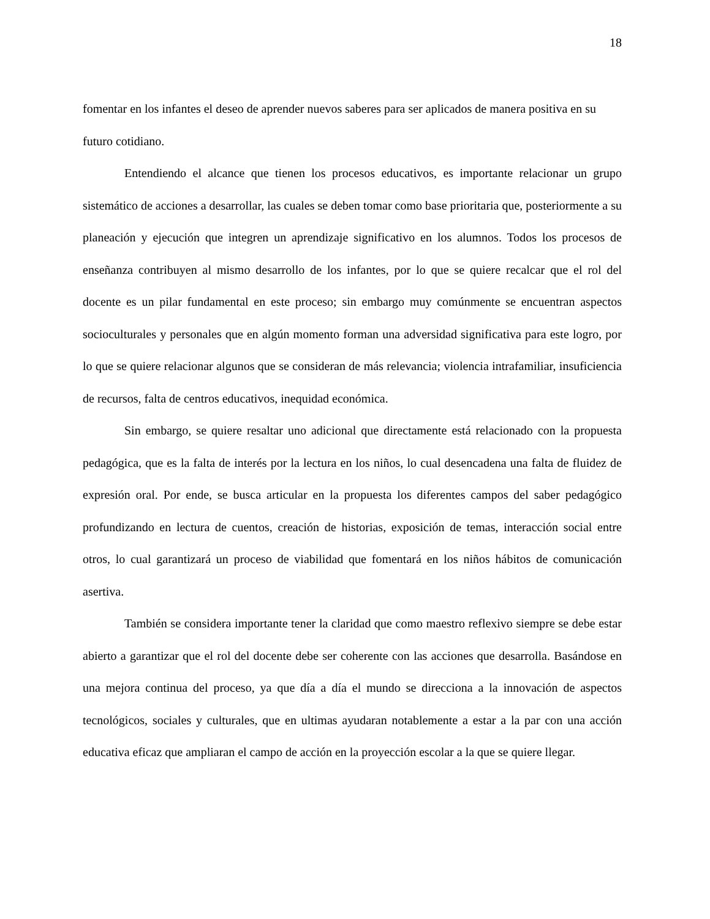18
fomentar en los infantes el deseo de aprender nuevos saberes para ser aplicados de manera positiva en su futuro cotidiano.
Entendiendo el alcance que tienen los procesos educativos, es importante relacionar un grupo sistemático de acciones a desarrollar, las cuales se deben tomar como base prioritaria que, posteriormente a su planeación y ejecución que integren un aprendizaje significativo en los alumnos. Todos los procesos de enseñanza contribuyen al mismo desarrollo de los infantes, por lo que se quiere recalcar que el rol del docente es un pilar fundamental en este proceso; sin embargo muy comúnmente se encuentran aspectos socioculturales y personales que en algún momento forman una adversidad significativa para este logro, por lo que se quiere relacionar algunos que se consideran de más relevancia; violencia intrafamiliar, insuficiencia de recursos, falta de centros educativos, inequidad económica.
Sin embargo, se quiere resaltar uno adicional que directamente está relacionado con la propuesta pedagógica, que es la falta de interés por la lectura en los niños, lo cual desencadena una falta de fluidez de expresión oral. Por ende, se busca articular en la propuesta los diferentes campos del saber pedagógico profundizando en lectura de cuentos, creación de historias, exposición de temas, interacción social entre otros, lo cual garantizará un proceso de viabilidad que fomentará en los niños hábitos de comunicación asertiva.
También se considera importante tener la claridad que como maestro reflexivo siempre se debe estar abierto a garantizar que el rol del docente debe ser coherente con las acciones que desarrolla. Basándose en una mejora continua del proceso, ya que día a día el mundo se direcciona a la innovación de aspectos tecnológicos, sociales y culturales, que en ultimas ayudaran notablemente a estar a la par con una acción educativa eficaz que ampliaran el campo de acción en la proyección escolar a la que se quiere llegar.